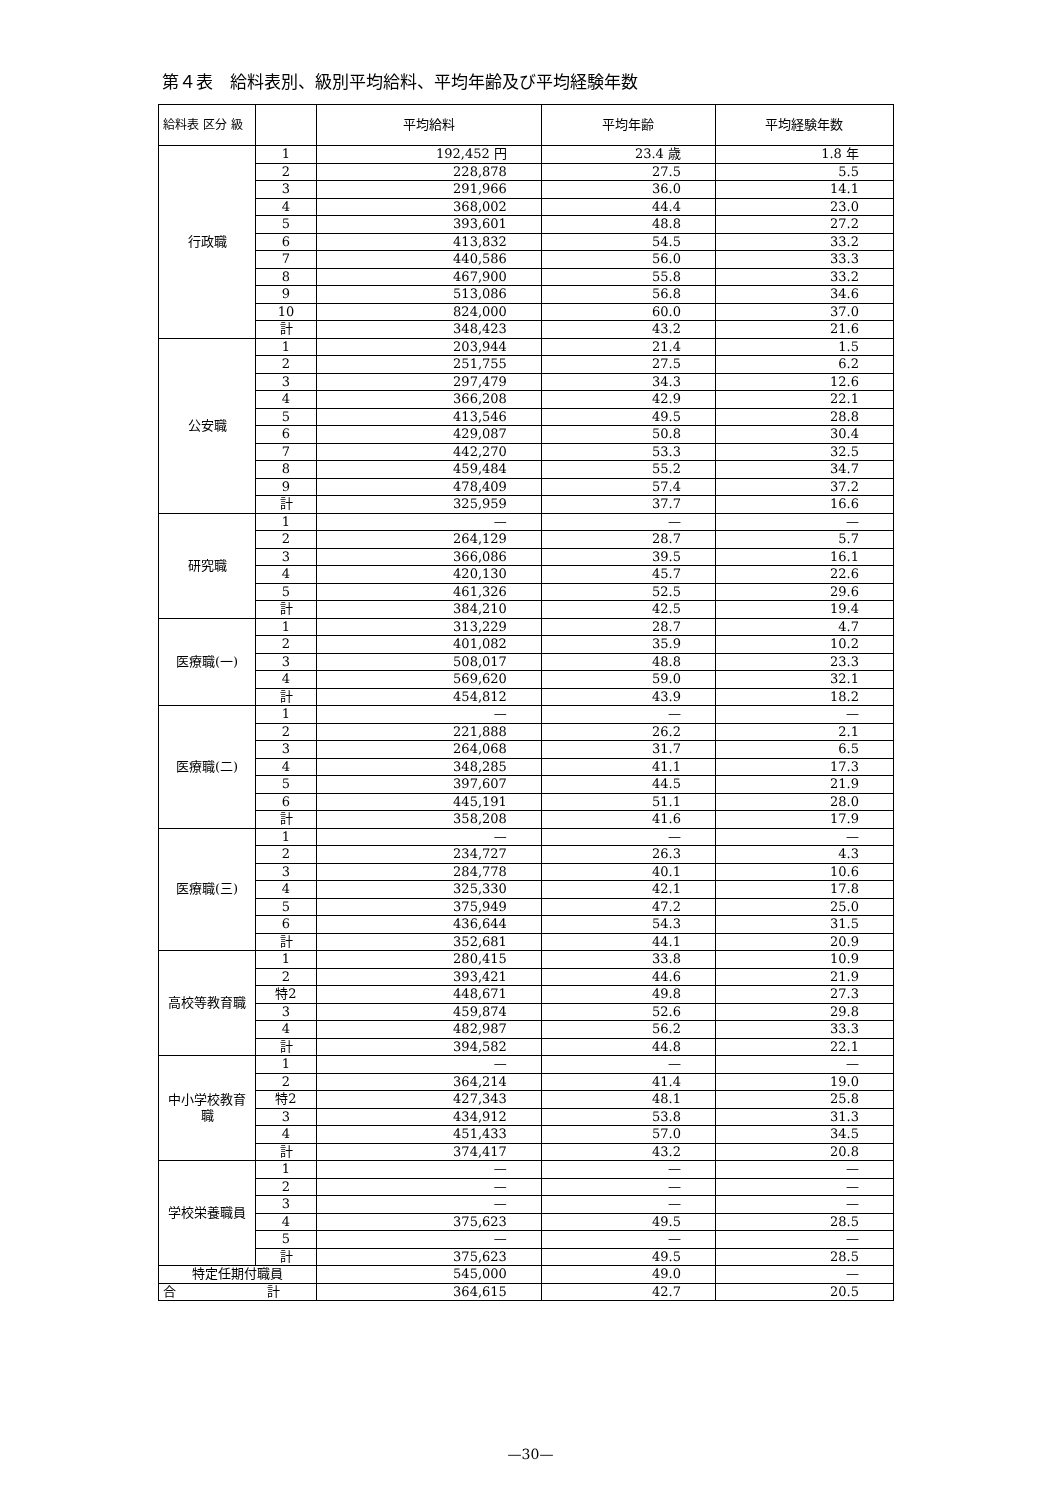第４表　給料表別、級別平均給料、平均年齢及び平均経験年数
| 給料表 区分 級 | | 平均給料 | 平均年齢 | 平均経験年数 |
| --- | --- | --- | --- | --- |
| 行政職 | 1 | 192,452 円 | 23.4 歳 | 1.8 年 |
| | 2 | 228,878 | 27.5 | 5.5 |
| | 3 | 291,966 | 36.0 | 14.1 |
| | 4 | 368,002 | 44.4 | 23.0 |
| | 5 | 393,601 | 48.8 | 27.2 |
| | 6 | 413,832 | 54.5 | 33.2 |
| | 7 | 440,586 | 56.0 | 33.3 |
| | 8 | 467,900 | 55.8 | 33.2 |
| | 9 | 513,086 | 56.8 | 34.6 |
| | 10 | 824,000 | 60.0 | 37.0 |
| | 計 | 348,423 | 43.2 | 21.6 |
| 公安職 | 1 | 203,944 | 21.4 | 1.5 |
| | 2 | 251,755 | 27.5 | 6.2 |
| | 3 | 297,479 | 34.3 | 12.6 |
| | 4 | 366,208 | 42.9 | 22.1 |
| | 5 | 413,546 | 49.5 | 28.8 |
| | 6 | 429,087 | 50.8 | 30.4 |
| | 7 | 442,270 | 53.3 | 32.5 |
| | 8 | 459,484 | 55.2 | 34.7 |
| | 9 | 478,409 | 57.4 | 37.2 |
| | 計 | 325,959 | 37.7 | 16.6 |
| 研究職 | 1 | — | — | — |
| | 2 | 264,129 | 28.7 | 5.7 |
| | 3 | 366,086 | 39.5 | 16.1 |
| | 4 | 420,130 | 45.7 | 22.6 |
| | 5 | 461,326 | 52.5 | 29.6 |
| | 計 | 384,210 | 42.5 | 19.4 |
| 医療職(一) | 1 | 313,229 | 28.7 | 4.7 |
| | 2 | 401,082 | 35.9 | 10.2 |
| | 3 | 508,017 | 48.8 | 23.3 |
| | 4 | 569,620 | 59.0 | 32.1 |
| | 計 | 454,812 | 43.9 | 18.2 |
| 医療職(二) | 1 | — | — | — |
| | 2 | 221,888 | 26.2 | 2.1 |
| | 3 | 264,068 | 31.7 | 6.5 |
| | 4 | 348,285 | 41.1 | 17.3 |
| | 5 | 397,607 | 44.5 | 21.9 |
| | 6 | 445,191 | 51.1 | 28.0 |
| | 計 | 358,208 | 41.6 | 17.9 |
| 医療職(三) | 1 | — | — | — |
| | 2 | 234,727 | 26.3 | 4.3 |
| | 3 | 284,778 | 40.1 | 10.6 |
| | 4 | 325,330 | 42.1 | 17.8 |
| | 5 | 375,949 | 47.2 | 25.0 |
| | 6 | 436,644 | 54.3 | 31.5 |
| | 計 | 352,681 | 44.1 | 20.9 |
| 高校等教育職 | 1 | 280,415 | 33.8 | 10.9 |
| | 2 | 393,421 | 44.6 | 21.9 |
| | 特2 | 448,671 | 49.8 | 27.3 |
| | 3 | 459,874 | 52.6 | 29.8 |
| | 4 | 482,987 | 56.2 | 33.3 |
| | 計 | 394,582 | 44.8 | 22.1 |
| 中小学校教育職 | 1 | — | — | — |
| | 2 | 364,214 | 41.4 | 19.0 |
| | 特2 | 427,343 | 48.1 | 25.8 |
| | 3 | 434,912 | 53.8 | 31.3 |
| | 4 | 451,433 | 57.0 | 34.5 |
| | 計 | 374,417 | 43.2 | 20.8 |
| 学校栄養職員 | 1 | — | — | — |
| | 2 | — | — | — |
| | 3 | — | — | — |
| | 4 | 375,623 | 49.5 | 28.5 |
| | 5 | — | — | — |
| | 計 | 375,623 | 49.5 | 28.5 |
| 特定任期付職員 | | 545,000 | 49.0 | — |
| 合 計 | | 364,615 | 42.7 | 20.5 |
—30—